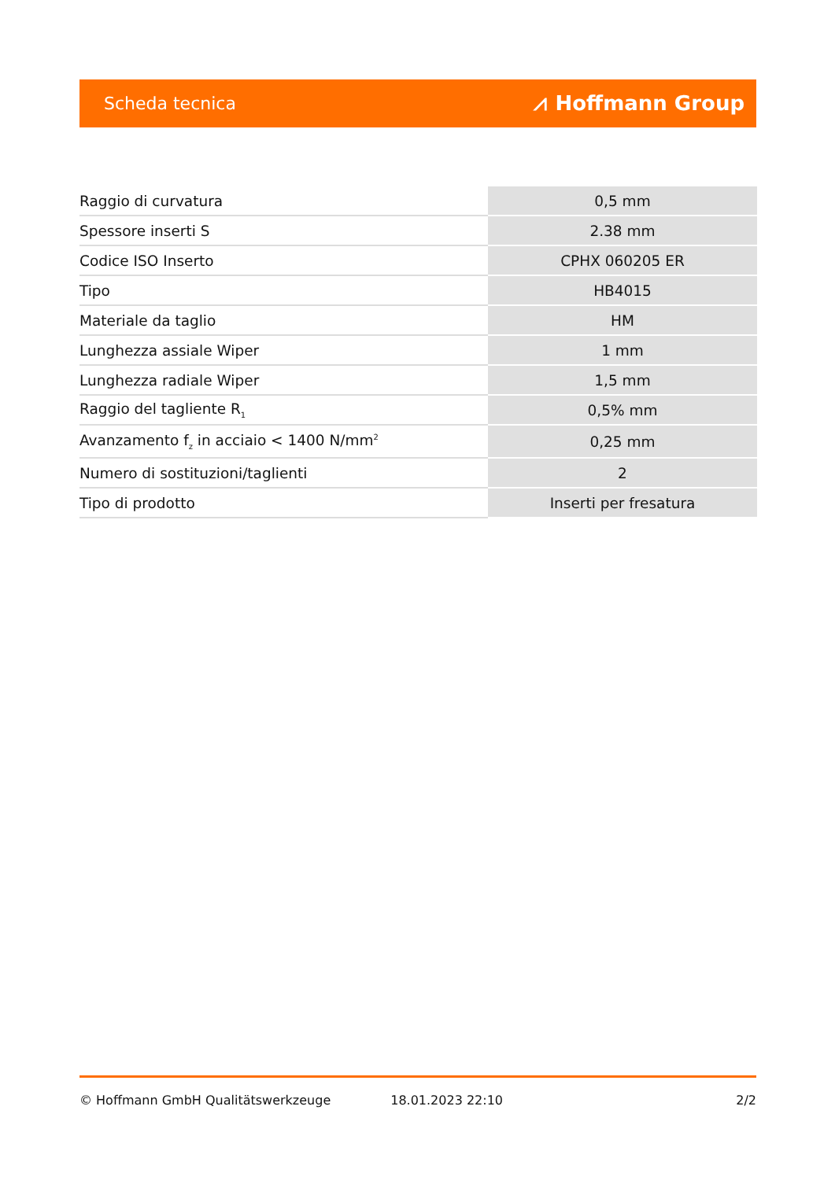Scheda tecnica ⩘ Hoffmann Group
| Raggio di curvatura | 0,5 mm |
| Spessore inserti S | 2.38 mm |
| Codice ISO Inserto | CPHX 060205 ER |
| Tipo | HB4015 |
| Materiale da taglio | HM |
| Lunghezza assiale Wiper | 1 mm |
| Lunghezza radiale Wiper | 1,5 mm |
| Raggio del tagliente R<sub>1</sub> | 0,5% mm |
| Avanzamento f<sub>z</sub> in acciaio < 1400 N/mm<sup>2</sup> | 0,25 mm |
| Numero di sostituzioni/taglienti | 2 |
| Tipo di prodotto | Inserti per fresatura |
© Hoffmann GmbH Qualitätswerkzeuge 18.01.2023 22:10 2/2